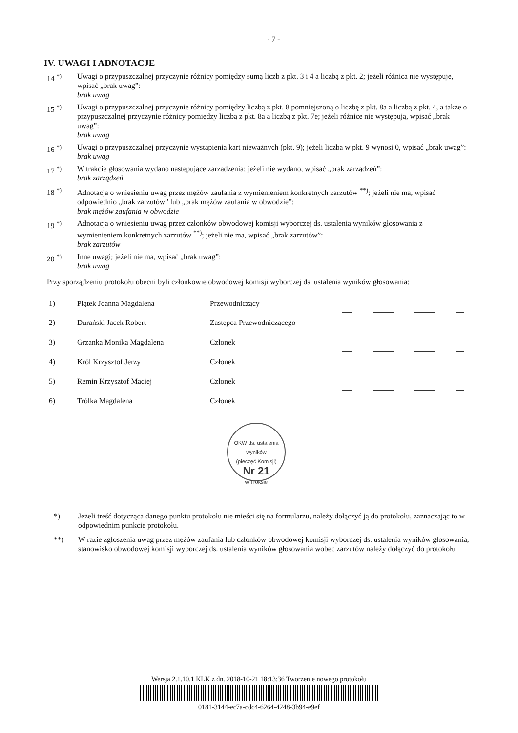- 7 -
IV. UWAGI I ADNOTACJE
14 <sup>*)</sup> Uwagi o przypuszczalnej przyczynie różnicy pomiędzy sumą liczb z pkt. 3 i 4 a liczbą z pkt. 2; jeżeli różnica nie występuje, wpisać „brak uwag”:
brak uwag
15 <sup>*)</sup> Uwagi o przypuszczalnej przyczynie różnicy pomiędzy liczbą z pkt. 8 pomniejszoną o liczbę z pkt. 8a a liczbą z pkt. 4, a także o przypuszczalnej przyczynie różnicy pomiędzy liczbą z pkt. 8a a liczbą z pkt. 7e; jeżeli różnice nie występują, wpisać „brak uwag”:
brak uwag
16 <sup>*)</sup> Uwagi o przypuszczalnej przyczynie wystąpienia kart nieważnych (pkt. 9); jeżeli liczba w pkt. 9 wynosi 0, wpisać „brak uwag”:
brak uwag
17 <sup>*)</sup> W trakcie głosowania wydano następujące zarządzenia; jeżeli nie wydano, wpisać „brak zarządzeń”:
brak zarządzeń
18 <sup>*)</sup> Adnotacja o wniesieniu uwag przez mężów zaufania z wymienieniem konkretnych zarzutów <sup>**)</sup>; jeżeli nie ma, wpisać odpowiednio „brak zarzutów” lub „brak mężów zaufania w obwodzie”:
brak mężów zaufania w obwodzie
19 <sup>*)</sup> Adnotacja o wniesieniu uwag przez członków obwodowej komisji wyborczej ds. ustalenia wyników głosowania z wymienieniem konkretnych zarzutów <sup>**)</sup>; jeżeli nie ma, wpisać „brak zarzutów”:
brak zarzutów
20 <sup>*)</sup> Inne uwagi; jeżeli nie ma, wpisać „brak uwag”:
brak uwag
Przy sporządzeniu protokołu obecni byli członkowie obwodowej komisji wyborczej ds. ustalenia wyników głosowania:
| 1) | Piątek Joanna Magdalena | Przewodniczący | |
| 2) | Durański Jacek Robert | Zastępca Przewodniczącego | |
| 3) | Grzanka Monika Magdalena | Członek | |
| 4) | Król Krzysztof Jerzy | Członek | |
| 5) | Remin Krzysztof Maciej | Członek | |
| 6) | Trólka Magdalena | Członek | |
OKW ds. ustalenia wyników
(pieczęć Komisji)
Nr 21
w Troksie
*) Jeżeli treść dotycząca danego punktu protokołu nie mieści się na formularzu, należy dołączyć ją do protokołu, zaznaczając to w odpowiednim punkcie protokołu.
**) W razie zgłoszenia uwag przez mężów zaufania lub członków obwodowej komisji wyborczej ds. ustalenia wyników głosowania, stanowisko obwodowej komisji wyborczej ds. ustalenia wyników głosowania wobec zarzutów należy dołączyć do protokołu
Wersja 2.1.10.1 KLK z dn. 2018-10-21 18:13:36 Tworzenie nowego protokołu
0181-3144-ec7a-cdc4-6264-4248-3b94-e9ef